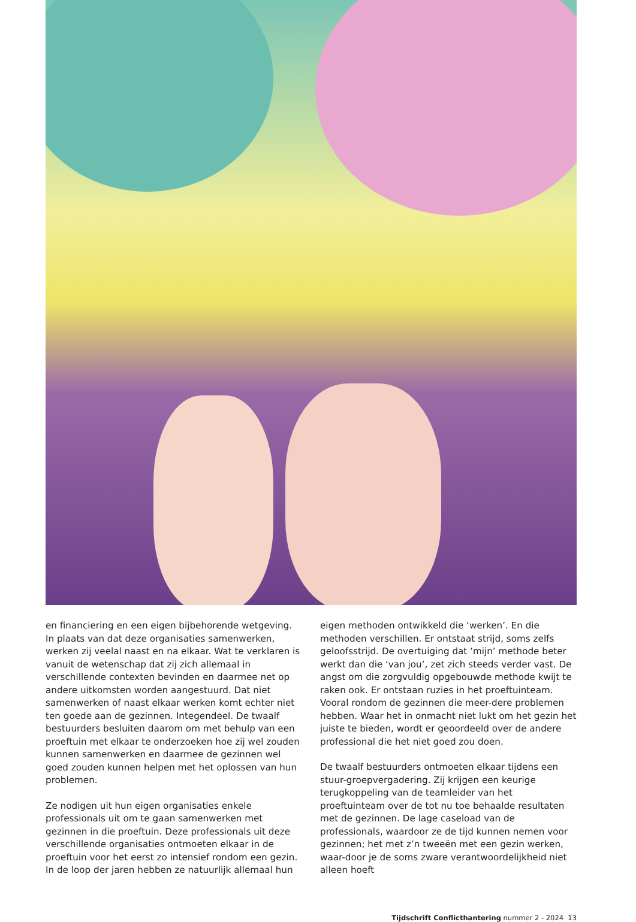en financiering en een eigen bijbehorende wetgeving. In plaats van dat deze organisaties samenwerken, werken zij veelal naast en na elkaar. Wat te verklaren is vanuit de wetenschap dat zij zich allemaal in verschillende contexten bevinden en daarmee net op andere uitkomsten worden aangestuurd. Dat niet samenwerken of naast elkaar werken komt echter niet ten goede aan de gezinnen. Integendeel. De twaalf bestuurders besluiten daarom om met behulp van een proeftuin met elkaar te onderzoeken hoe zij wel zouden kunnen samenwerken en daarmee de gezinnen wel goed zouden kunnen helpen met het oplossen van hun problemen.
Ze nodigen uit hun eigen organisaties enkele professionals uit om te gaan samenwerken met gezinnen in die proeftuin. Deze professionals uit deze verschillende organisaties ontmoeten elkaar in de proeftuin voor het eerst zo intensief rondom een gezin. In de loop der jaren hebben ze natuurlijk allemaal hun
eigen methoden ontwikkeld die ‘werken’. En die methoden verschillen. Er ontstaat strijd, soms zelfs geloofsstrijd. De overtuiging dat ‘mijn’ methode beter werkt dan die ‘van jou’, zet zich steeds verder vast. De angst om die zorgvuldig opgebouwde methode kwijt te raken ook. Er ontstaan ruzies in het proeftuinteam. Vooral rondom de gezinnen die meer-dere problemen hebben. Waar het in onmacht niet lukt om het gezin het juiste te bieden, wordt er geoordeeld over de andere professional die het niet goed zou doen.
De twaalf bestuurders ontmoeten elkaar tijdens een stuur-groepvergadering. Zij krijgen een keurige terugkoppeling van de teamleider van het proeftuinteam over de tot nu toe behaalde resultaten met de gezinnen. De lage caseload van de professionals, waardoor ze de tijd kunnen nemen voor gezinnen; het met z’n tweeën met een gezin werken, waar-door je de soms zware verantwoordelijkheid niet alleen hoeft
Tijdschrift Conflicthantering nummer 2 - 2024 13